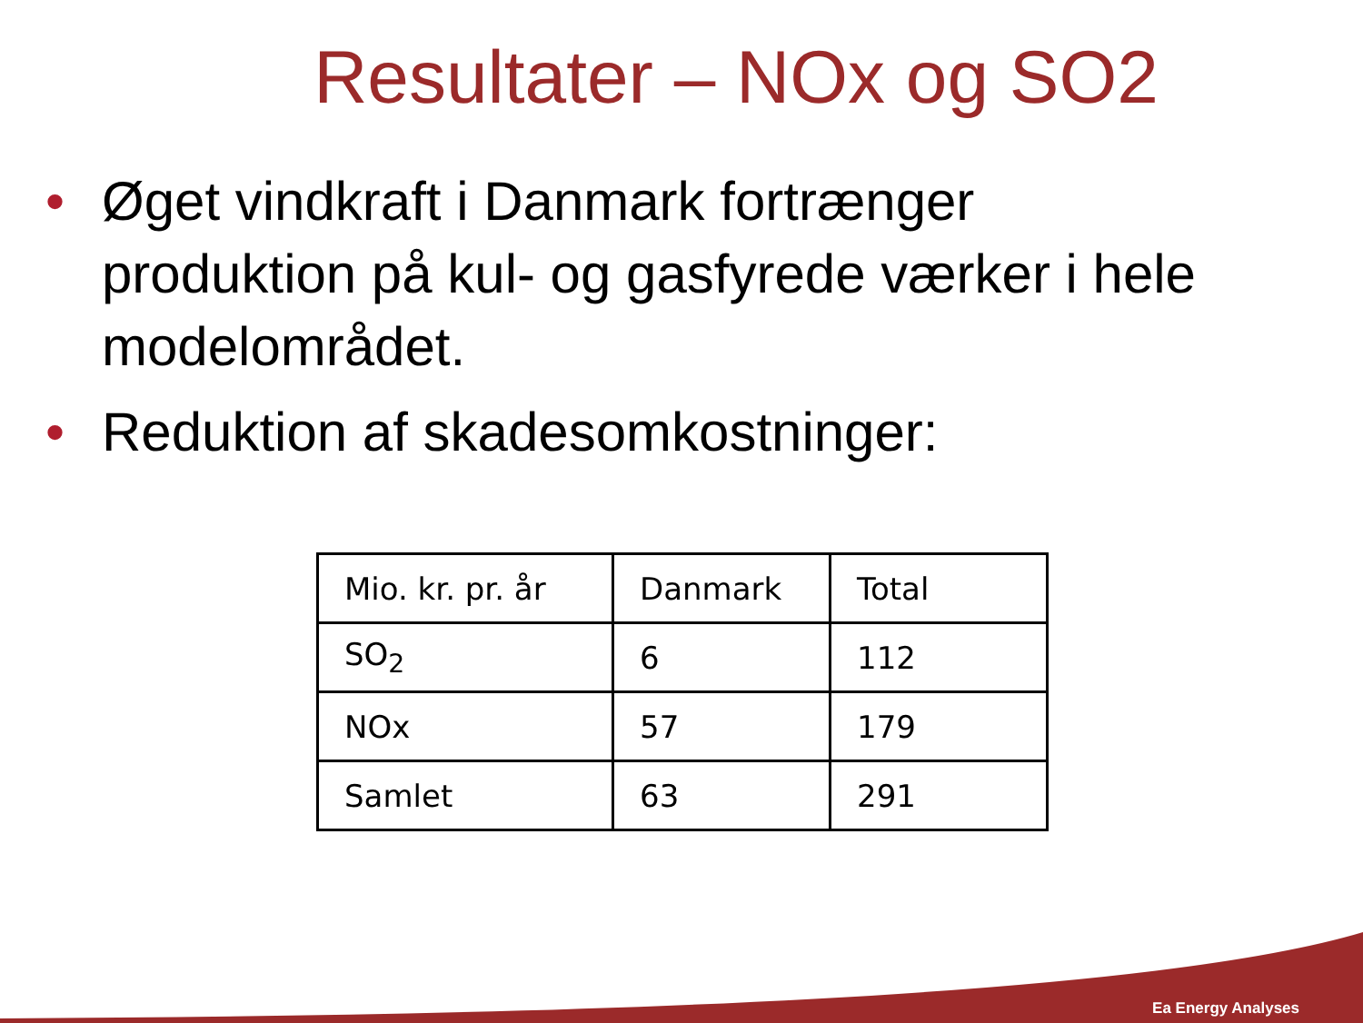Resultater – NOx og SO2
• Øget vindkraft i Danmark fortrænger produktion på kul- og gasfyrede værker i hele modelområdet.
• Reduktion af skadesomkostninger:
| Mio. kr. pr. år | Danmark | Total |
| SO<sub>2</sub> | 6 | 112 |
| NOx | 57 | 179 |
| Samlet | 63 | 291 |
Ea Energy Analyses